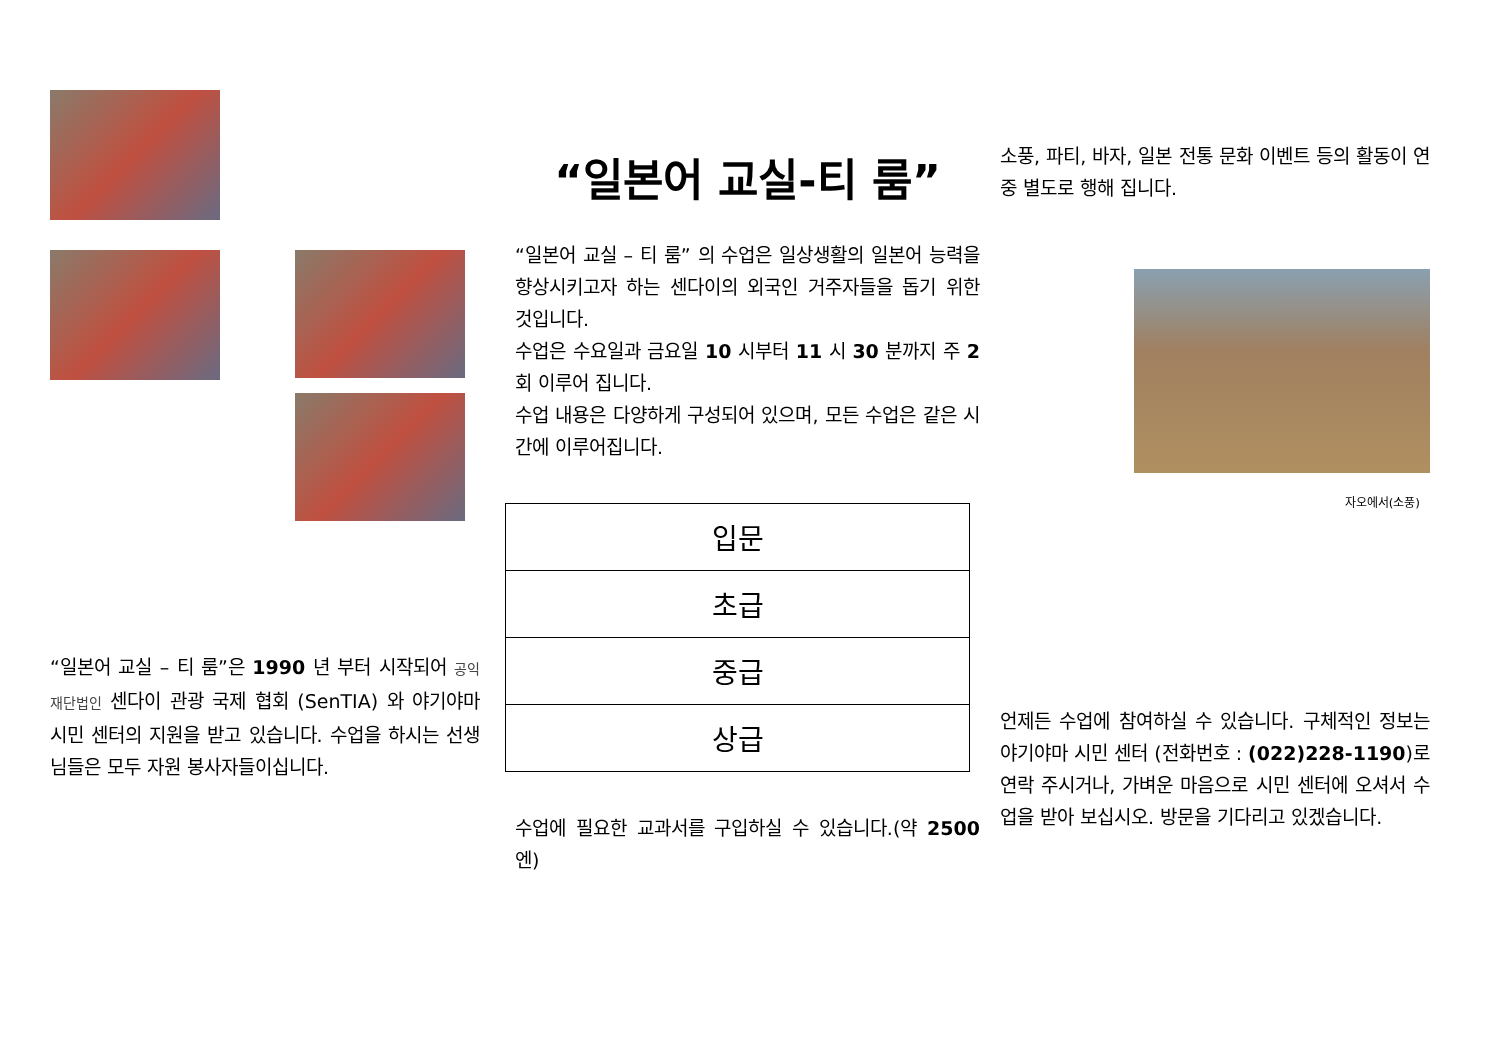“일본어 교실 – 티 룸”은 1990 년 부터 시작되어 공익재단법인 센다이 관광 국제 협회 (SenTIA) 와 야기야마 시민 센터의 지원을 받고 있습니다. 수업을 하시는 선생님들은 모두 자원 봉사자들이십니다.
“일본어 교실-티 룸”
“일본어 교실 – 티 룸” 의 수업은 일상생활의 일본어 능력을 향상시키고자 하는 센다이의 외국인 거주자들을 돕기 위한 것입니다.
수업은 수요일과 금요일 10 시부터 11 시 30 분까지 주 2 회 이루어 집니다.
수업 내용은 다양하게 구성되어 있으며, 모든 수업은 같은 시간에 이루어집니다.
| 입문 |
| 초급 |
| 중급 |
| 상급 |
수업에 필요한 교과서를 구입하실 수 있습니다.(약 2500 엔)
소풍, 파티, 바자, 일본 전통 문화 이벤트 등의 활동이 연 중 별도로 행해 집니다.
자오에서(소풍)
언제든 수업에 참여하실 수 있습니다. 구체적인 정보는 야기야마 시민 센터 (전화번호 : (022)228-1190)로 연락 주시거나, 가벼운 마음으로 시민 센터에 오셔서 수업을 받아 보십시오. 방문을 기다리고 있겠습니다.